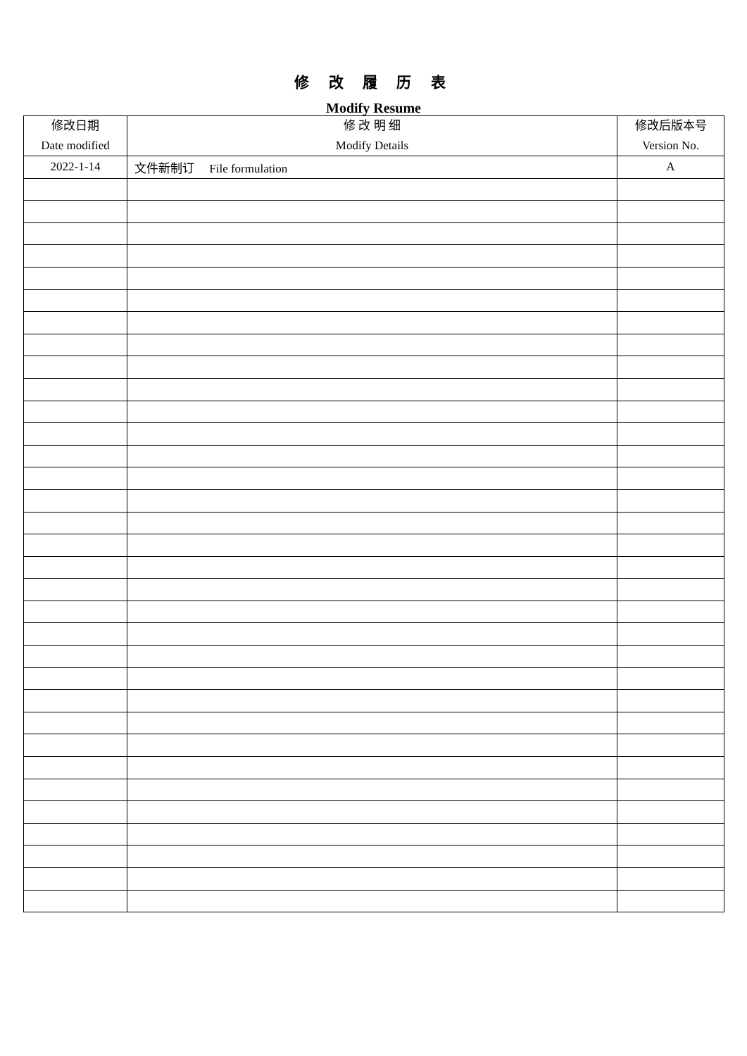修 改 履 历 表
Modify Resume
| 修改日期 Date modified | 修 改 明 细 Modify Details | 修改后版本号 Version No. |
| --- | --- | --- |
| 2022-1-14 | 文件新制订 File formulation | A |